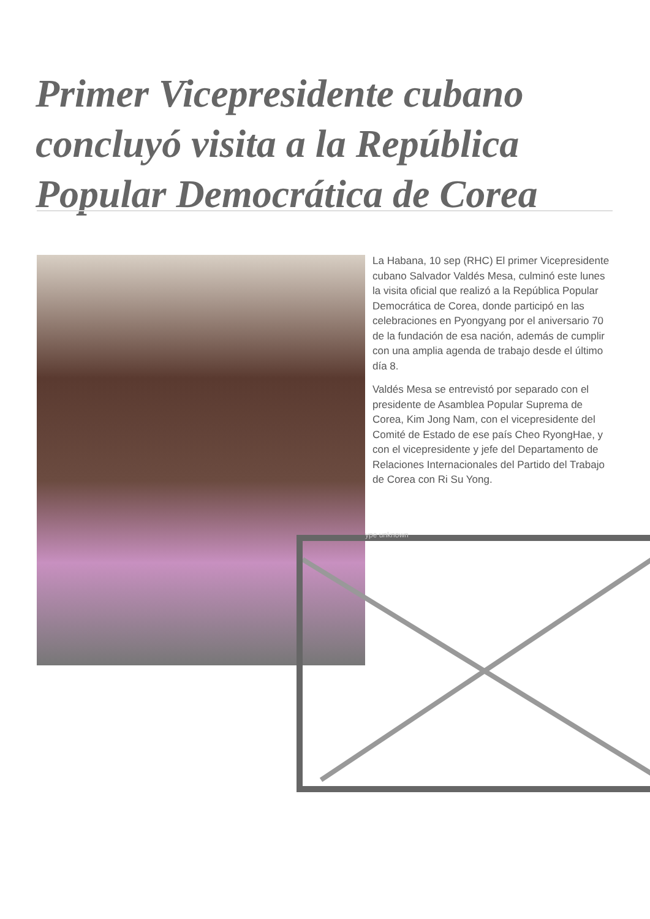Primer Vicepresidente cubano concluyó visita a la República Popular Democrática de Corea
La Habana, 10 sep (RHC) El primer Vicepresidente cubano Salvador Valdés Mesa, culminó este lunes la visita oficial que realizó a la República Popular Democrática de Corea, donde participó en las celebraciones en Pyongyang por el aniversario 70 de la fundación de esa nación, además de cumplir con una amplia agenda de trabajo desde el último día 8.
Valdés Mesa se entrevistó por separado con el presidente de Asamblea Popular Suprema de Corea, Kim Jong Nam, con el vicepresidente del Comité de Estado de ese país Cheo RyongHae, y con el vicepresidente y jefe del Departamento de Relaciones Internacionales del Partido del Trabajo de Corea con Ri Su Yong.
ype unknown